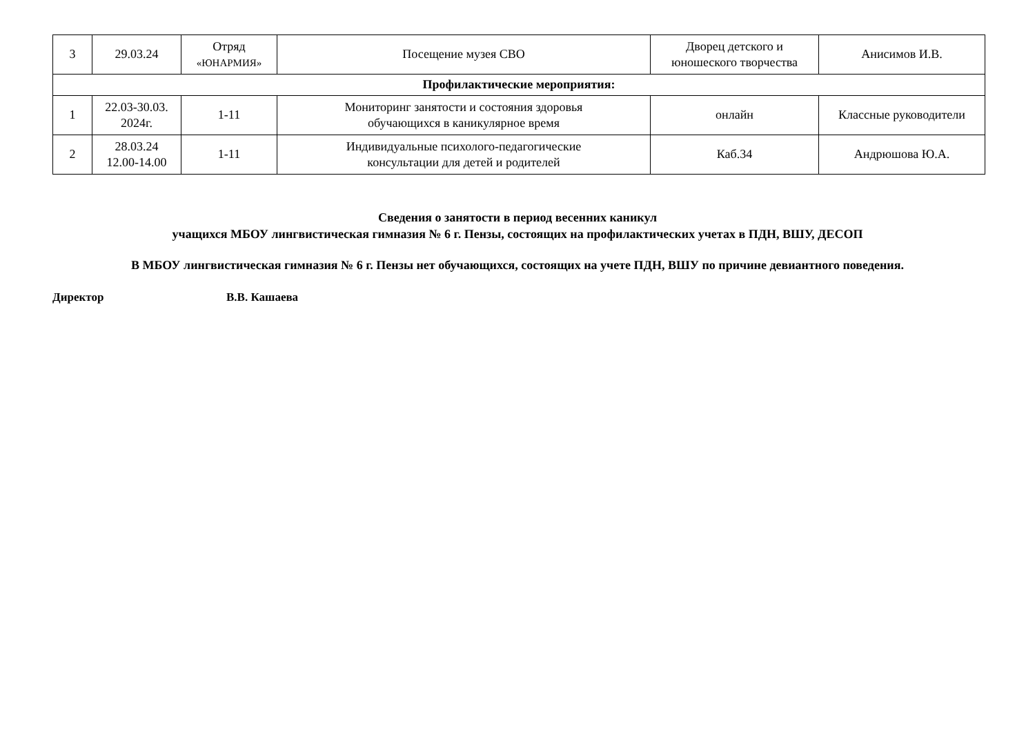| 3 | 29.03.24 | Отряд «ЮНАРМИЯ» | Посещение музея СВО | Дворец детского и юношеского творчества | Анисимов И.В. |
| Профилактические мероприятия: | | | | | |
| 1 | 22.03-30.03. 2024г. | 1-11 | Мониторинг занятости и состояния здоровья обучающихся в каникулярное время | онлайн | Классные руководители |
| 2 | 28.03.24 12.00-14.00 | 1-11 | Индивидуальные психолого-педагогические консультации для детей и родителей | Каб.34 | Андрюшова Ю.А. |
Сведения о занятости в период весенних каникул
учащихся МБОУ лингвистическая гимназия № 6 г. Пензы, состоящих на профилактических учетах в ПДН, ВШУ, ДЕСОП
В МБОУ лингвистическая гимназия № 6 г. Пензы нет обучающихся, состоящих на учете ПДН, ВШУ по причине девиантного поведения.
Директор В.В. Кашаева